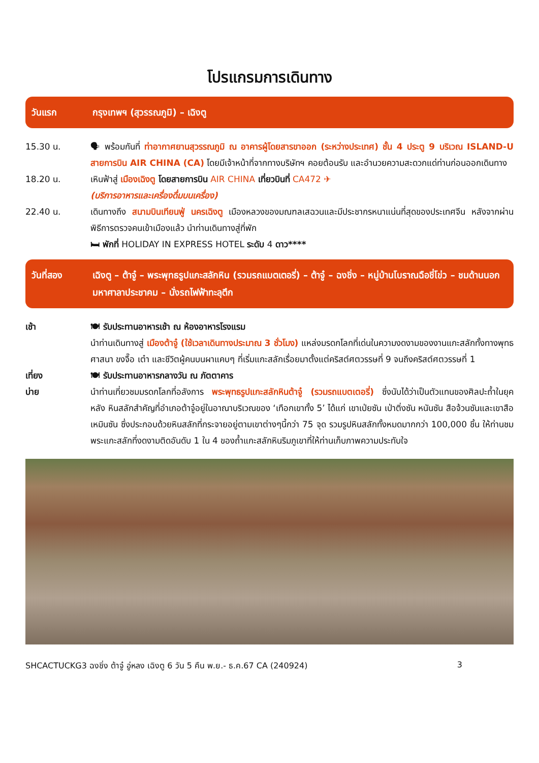โปรแกรมการเดินทาง
วันแรก กรุงเทพฯ (สุวรรณภูมิ) – เฉิงตู
15.30 น. 🗣 พร้อมกันที่ ท่าอากาศยานสุวรรณภูมิ ณ อาคารผู้โดยสารขาออก (ระหว่างประเทศ) ชั้น 4 ประตู 9 บริเวณ ISLAND-U สายการบิน AIR CHINA (CA) โดยมีเจ้าหน้าที่จากทางบริษัทฯ คอยต้อนรับ และอำนวยความสะดวกแด่ท่านก่อนออกเดินทาง
18.20 น. เหินฟ้าสู่ เมืองเฉิงตู โดยสายการบิน AIR CHINA เที่ยวบินที่ CA472 ✈
(บริการอาหารและเครื่องดื่มบนเครื่อง)
22.40 น. เดินทางถึง สนามบินเทียนฟู่ นครเฉิงตู เมืองหลวงของมณฑลเสฉวนและมีประชากรหนาแน่นที่สุดของประเทศจีน หลังจากผ่านพิธีการตรวจคนเข้าเมืองแล้ว นำท่านเดินทางสู่ที่พัก
🛏 พักที่ HOLIDAY IN EXPRESS HOTEL ระดับ 4 ดาว****
วันที่สอง เฉิงตู – ต้าจู๋ – พระพุทธรูปแกะสลักหิน (รวมรถแบตเตอรี่) – ต้าจู๋ – ฉงชิ่ง – หมู่บ้านโบราณฉือชี่โข่ว – ชมด้านนอกมหาศาลาประชาคม – นั่งรถไฟฟ้าทะลุตึก
เช้า 🍽 รับประทานอาหารเช้า ณ ห้องอาหารโรงแรม
นำท่านเดินทางสู่ เมืองต้าจู๋ (ใช้เวลาเดินทางประมาณ 3 ชั่วโมง) แหล่งมรดกโลกที่เด่นในความงดงามของงานแกะสลักทั้งทางพุทธศาสนา ขงจื๊อ เต๋า และชีวิตผู้คนบนผาแคบๆ ที่เริ่มแกะสลักเรื่อยมาตั้งแต่คริสต์ศตวรรษที่ 9 จนถึงคริสต์ศตวรรษที่ 1
เที่ยง 🍽 รับประทานอาหารกลางวัน ณ ภัตตาคาร
บ่าย นำท่านเที่ยวชมมรดกโลกที่อลังการ พระพุทธรูปแกะสลักหินต้าจู๋ (รวมรถแบตเตอรี่) ซึ่งนับได้ว่าเป็นตัวแทนของศิลปะถ้ำในยุค หลัง หินสลักสำคัญที่อำเภอต้าจู๋อยู่ในอาณาบริเวณของ ‘เทือกเขาทั้ง 5’ ได้แก่ เขาเป่ยซัน เป่าติ่งซัน หนันซัน สือจ้วนซันและเขาสือเหมินซัน ซึ่งประกอบด้วยหินสลักที่กระจายอยู่ตามเขาต่างๆนี้กว่า 75 จุด รวมรูปหินสลักทั้งหมดมากกว่า 100,000 ชิ้น ให้ท่านชมพระแกะสลักที่งดงามติดอันดับ 1 ใน 4 ของถ้ำแกะสลักหินริมภูเขาที่ให้ท่านเก็บภาพความประทับใจ
SHCACTUCKG3 ฉงชิ่ง ต้าจู๋ อู่หลง เฉิงตู 6 วัน 5 คืน พ.ย.- ธ.ค.67 CA (240924) 3